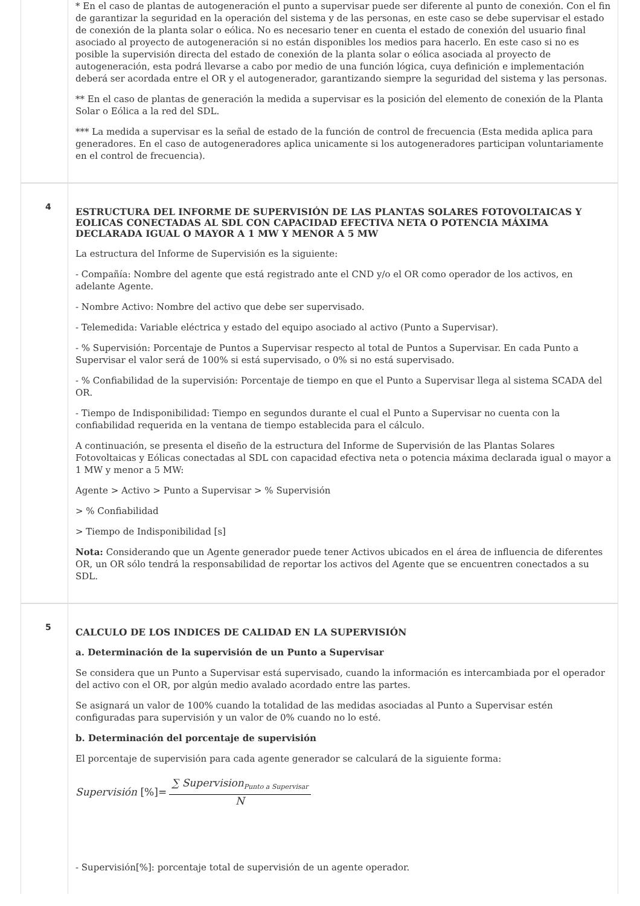| | * En el caso de plantas de autogeneración el punto a supervisar puede ser diferente al punto de conexión. Con el fin de garantizar la seguridad en la operación del sistema y de las personas, en este caso se debe supervisar el estado de conexión de la planta solar o eólica. No es necesario tener en cuenta el estado de conexión del usuario final asociado al proyecto de autogeneración si no están disponibles los medios para hacerlo. En este caso si no es posible la supervisión directa del estado de conexión de la planta solar o eólica asociada al proyecto de autogeneración, esta podrá llevarse a cabo por medio de una función lógica, cuya definición e implementación deberá ser acordada entre el OR y el autogenerador, garantizando siempre la seguridad del sistema y las personas. ** En el caso de plantas de generación la medida a supervisar es la posición del elemento de conexión de la Planta Solar o Eólica a la red del SDL. *** La medida a supervisar es la señal de estado de la función de control de frecuencia (Esta medida aplica para generadores. En el caso de autogeneradores aplica unicamente si los autogeneradores participan voluntariamente en el control de frecuencia). |
| 4 | ESTRUCTURA DEL INFORME DE SUPERVISIÓN DE LAS PLANTAS SOLARES FOTOVOLTAICAS Y EOLICAS CONECTADAS AL SDL CON CAPACIDAD EFECTIVA NETA O POTENCIA MÁXIMA DECLARADA IGUAL O MAYOR A 1 MW Y MENOR A 5 MW La estructura del Informe de Supervisión es la siguiente: - Compañía: Nombre del agente que está registrado ante el CND y/o el OR como operador de los activos, en adelante Agente. - Nombre Activo: Nombre del activo que debe ser supervisado. - Telemedida: Variable eléctrica y estado del equipo asociado al activo (Punto a Supervisar). - % Supervisión: Porcentaje de Puntos a Supervisar respecto al total de Puntos a Supervisar. En cada Punto a Supervisar el valor será de 100% si está supervisado, o 0% si no está supervisado. - % Confiabilidad de la supervisión: Porcentaje de tiempo en que el Punto a Supervisar llega al sistema SCADA del OR. - Tiempo de Indisponibilidad: Tiempo en segundos durante el cual el Punto a Supervisar no cuenta con la confiabilidad requerida en la ventana de tiempo establecida para el cálculo. A continuación, se presenta el diseño de la estructura del Informe de Supervisión de las Plantas Solares Fotovoltaicas y Eólicas conectadas al SDL con capacidad efectiva neta o potencia máxima declarada igual o mayor a 1 MW y menor a 5 MW: Agente > Activo > Punto a Supervisar > % Supervisión > % Confiabilidad > Tiempo de Indisponibilidad [s] Nota: Considerando que un Agente generador puede tener Activos ubicados en el área de influencia de diferentes OR, un OR sólo tendrá la responsabilidad de reportar los activos del Agente que se encuentren conectados a su SDL. |
| 5 | CALCULO DE LOS INDICES DE CALIDAD EN LA SUPERVISIÓN a. Determinación de la supervisión de un Punto a Supervisar Se considera que un Punto a Supervisar está supervisado, cuando la información es intercambiada por el operador del activo con el OR, por algún medio avalado acordado entre las partes. Se asignará un valor de 100% cuando la totalidad de las medidas asociadas al Punto a Supervisar estén configuradas para supervisión y un valor de 0% cuando no lo esté. b. Determinación del porcentaje de supervisión El porcentaje de supervisión para cada agente generador se calculará de la siguiente forma: Supervisión [%]= ∑ Supervision<sub>Punto a Supervisar</sub> N - Supervisión[%]: porcentaje total de supervisión de un agente operador. |